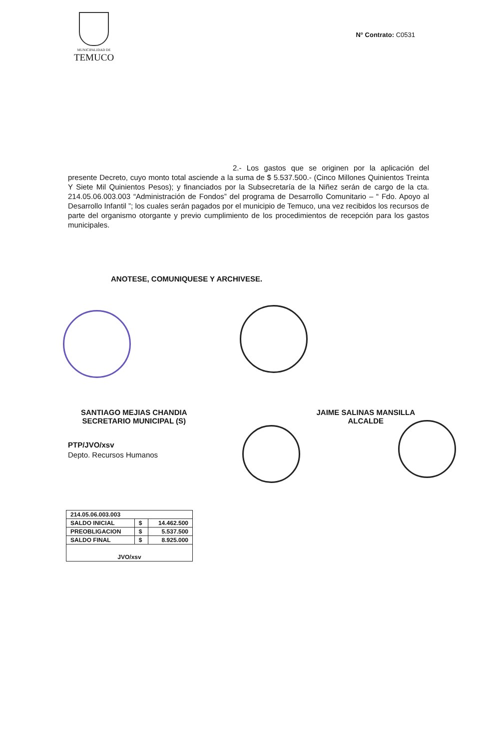MUNICIPALIDAD DE
TEMUCO
N° Contrato: C0531
2.- Los gastos que se originen por la aplicación del presente Decreto, cuyo monto total asciende a la suma de $ 5.537.500.- (Cinco Millones Quinientos Treinta Y Siete Mil Quinientos Pesos); y financiados por la Subsecretaría de la Niñez serán de cargo de la cta. 214.05.06.003.003 “Administración de Fondos” del programa de Desarrollo Comunitario – “ Fdo. Apoyo al Desarrollo Infantil ”; los cuales serán pagados por el municipio de Temuco, una vez recibidos los recursos de parte del organismo otorgante y previo cumplimiento de los procedimientos de recepción para los gastos municipales.
ANOTESE, COMUNIQUESE Y ARCHIVESE.
SANTIAGO MEJIAS CHANDIA
SECRETARIO MUNICIPAL (S)
JAIME SALINAS MANSILLA
ALCALDE
PTP/JVO/xsv
Depto. Recursos Humanos
| 214.05.06.003.003 | | |
| SALDO INICIAL | $ | 14.462.500 |
| PREOBLIGACION | $ | 5.537.500 |
| SALDO FINAL | $ | 8.925.000 |
| JVO/xsv | | |